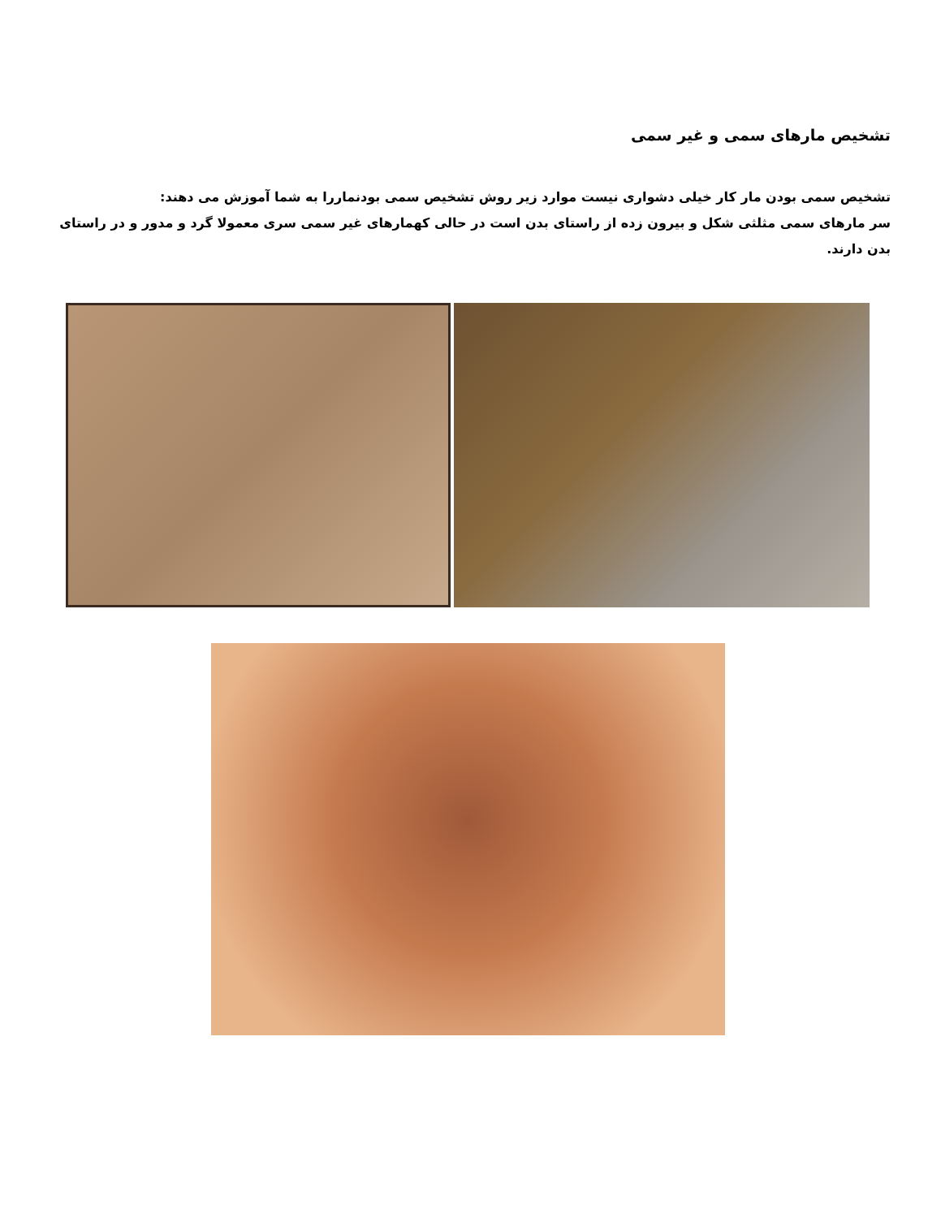تشخیص مارهای سمی و غیر سمی
تشخیص سمی بودن مار کار خیلی دشواری نیست موارد زیر روش تشخیص سمی بودنماررا به شما آموزش می دهند:
سر مارهای سمی مثلثی شکل و بیرون زده از راستای بدن است در حالی کهمارهای غیر سمی سری معمولا گرد و مدور و در راستای بدن دارند.